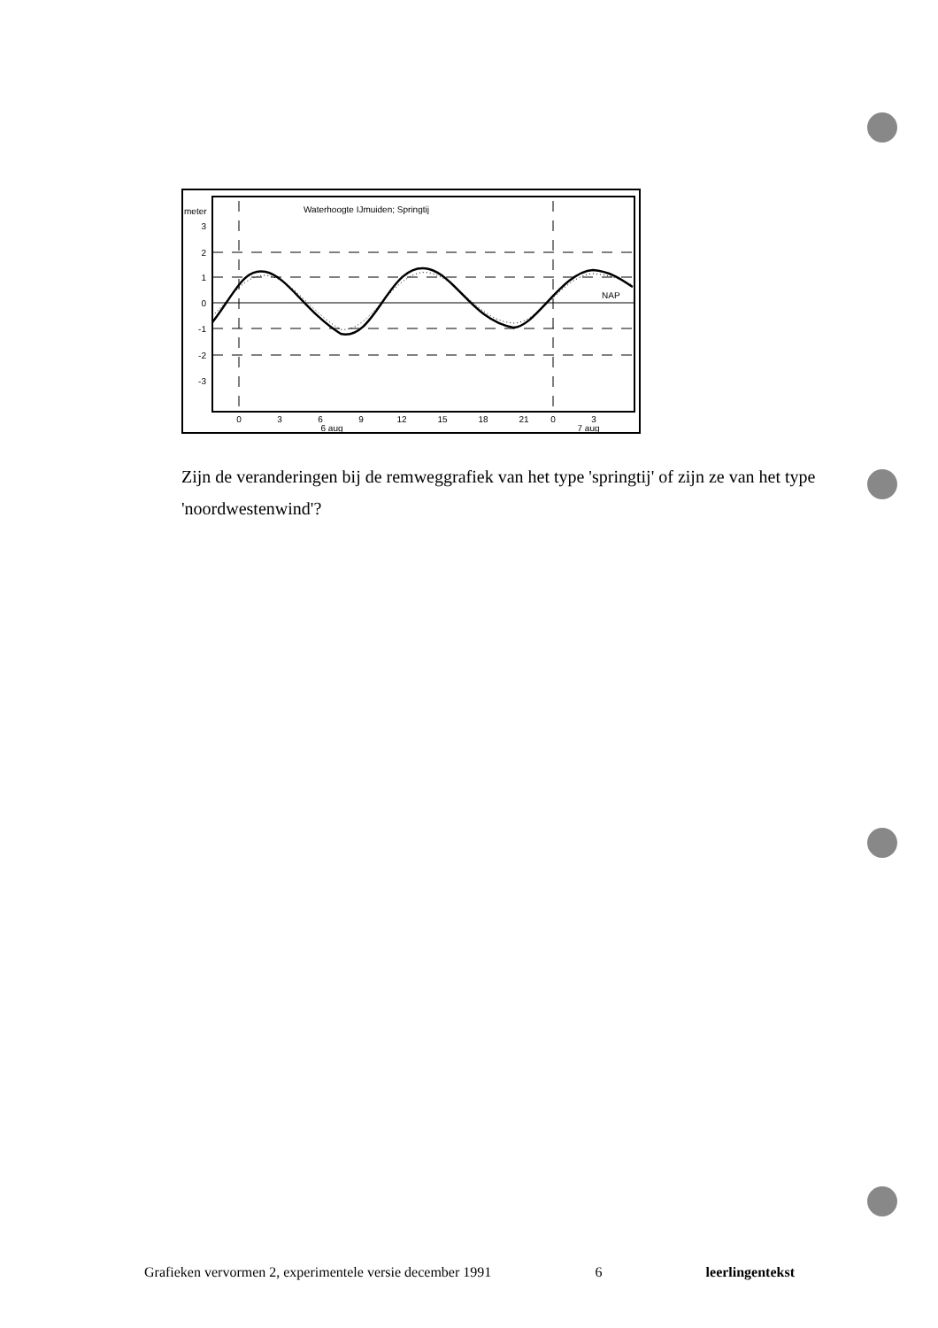meter
Waterhoogte IJmuiden; Springtij
3
2
1
0
-1
-2
-3
NAP
0
3
6
9
12
15
18
21
0
3
6 aug
7 aug
Zijn de veranderingen bij de remweggrafiek van het type 'springtij' of zijn ze van het type 'noordwestenwind'?
Grafieken vervormen 2, experimentele versie december 1991 6 leerlingentekst